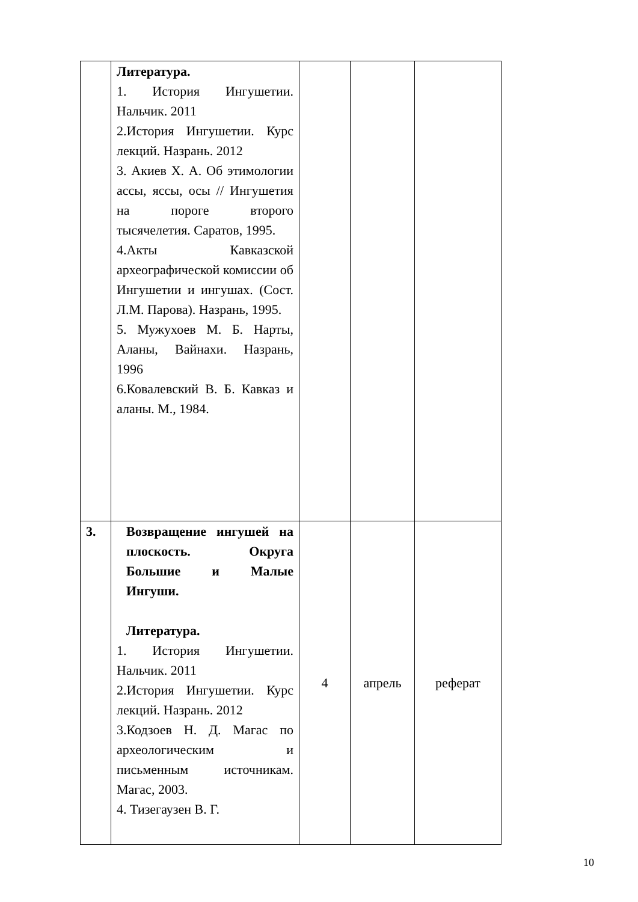| | Литература. 1. История Ингушетии. Нальчик. 2011 2.История Ингушетии. Курс лекций. Назрань. 2012 3. Акиев Х. А. Об этимологии ассы, яссы, осы // Ингушетия на пороге второго тысячелетия. Саратов, 1995. 4.Акты Кавказской археографической комиссии об Ингушетии и ингушах. (Сост. Л.М. Парова). Назрань, 1995. 5. Мужухоев М. Б. Нарты, Аланы, Вайнахи. Назрань, 1996 6.Ковалевский В. Б. Кавказ и аланы. М., 1984. | | | |
| 3. | Возвращение ингушей на плоскость. Округа Большие и Малые Ингуши. Литература. 1. История Ингушетии. Нальчик. 2011 2.История Ингушетии. Курс лекций. Назрань. 2012 3.Кодзоев Н. Д. Магас по археологическим и письменным источникам. Магас, 2003. 4. Тизегаузен В. Г. | 4 | апрель | реферат |
10